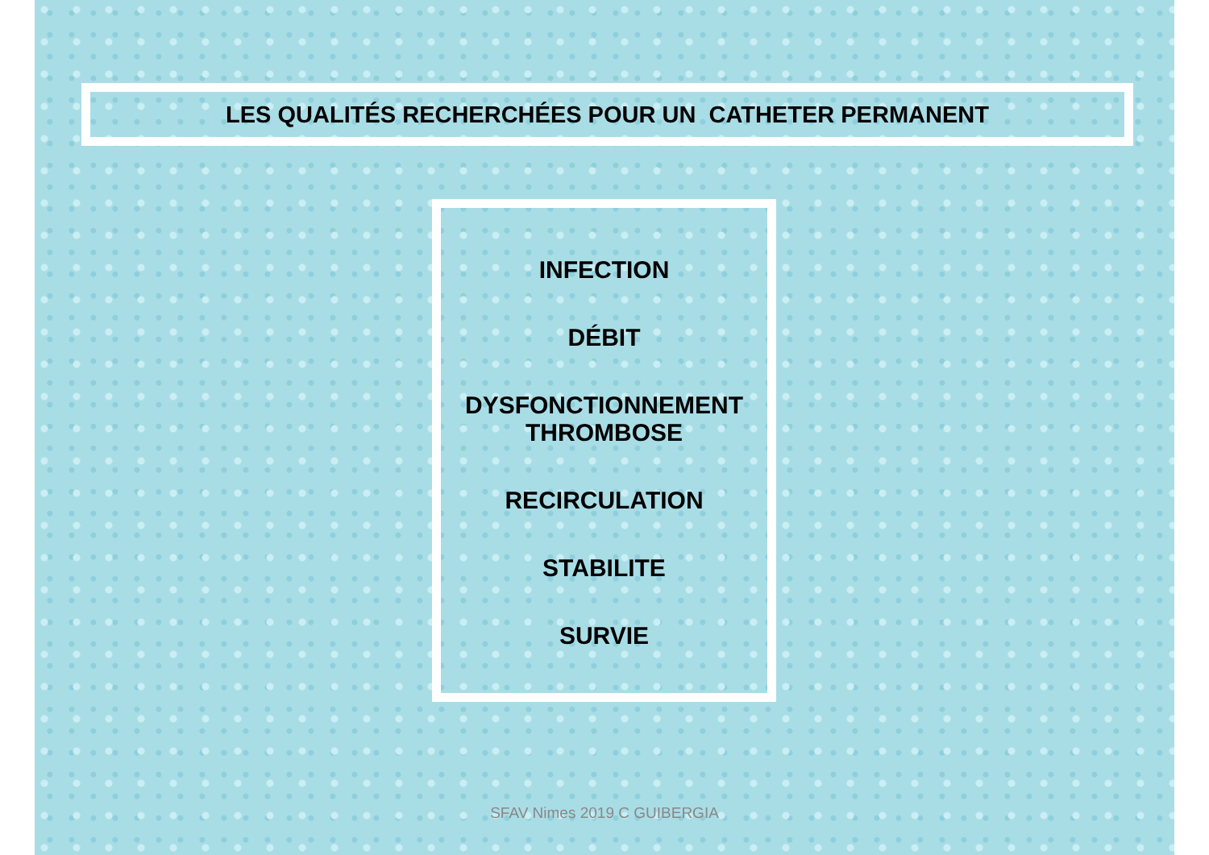LES QUALITÉS RECHERCHÉES POUR UN CATHETER PERMANENT
INFECTION
DÉBIT
DYSFONCTIONNEMENT
THROMBOSE
RECIRCULATION
STABILITE
SURVIE
SFAV Nimes 2019 C GUIBERGIA